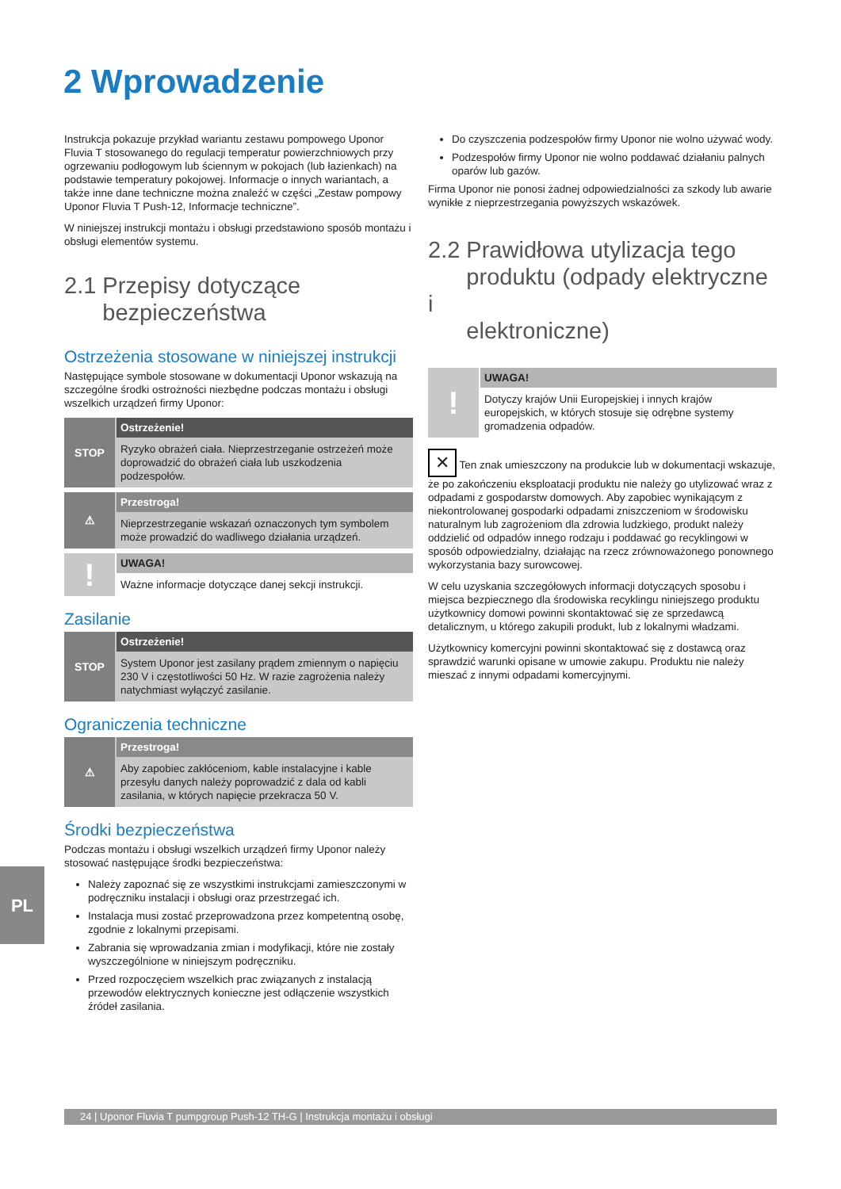2 Wprowadzenie
Instrukcja pokazuje przykład wariantu zestawu pompowego Uponor Fluvia T stosowanego do regulacji temperatur powierzchniowych przy ogrzewaniu podłogowym lub ściennym w pokojach (lub łazienkach) na podstawie temperatury pokojowej. Informacje o innych wariantach, a także inne dane techniczne można znaleźć w części „Zestaw pompowy Uponor Fluvia T Push-12, Informacje techniczne”.
W niniejszej instrukcji montażu i obsługi przedstawiono sposób montażu i obsługi elementów systemu.
2.1 Przepisy dotyczące
bezpieczeństwa
Ostrzeżenia stosowane w niniejszej instrukcji
Następujące symbole stosowane w dokumentacji Uponor wskazują na szczególne środki ostrożności niezbędne podczas montażu i obsługi wszelkich urządzeń firmy Uponor:
STOP
Ostrzeżenie!
Ryzyko obrażeń ciała. Nieprzestrzeganie ostrzeżeń może doprowadzić do obrażeń ciała lub uszkodzenia podzespołów.
⚠
Przestroga!
Nieprzestrzeganie wskazań oznaczonych tym symbolem może prowadzić do wadliwego działania urządzeń.
!
UWAGA!
Ważne informacje dotyczące danej sekcji instrukcji.
Zasilanie
STOP
Ostrzeżenie!
System Uponor jest zasilany prądem zmiennym o napięciu 230 V i częstotliwości 50 Hz. W razie zagrożenia należy natychmiast wyłączyć zasilanie.
Ograniczenia techniczne
⚠
Przestroga!
Aby zapobiec zakłóceniom, kable instalacyjne i kable przesyłu danych należy poprowadzić z dala od kabli zasilania, w których napięcie przekracza 50 V.
Środki bezpieczeństwa
Podczas montażu i obsługi wszelkich urządzeń firmy Uponor należy stosować następujące środki bezpieczeństwa:
Należy zapoznać się ze wszystkimi instrukcjami zamieszczonymi w podręczniku instalacji i obsługi oraz przestrzegać ich.
Instalacja musi zostać przeprowadzona przez kompetentną osobę, zgodnie z lokalnymi przepisami.
Zabrania się wprowadzania zmian i modyfikacji, które nie zostały wyszczególnione w niniejszym podręczniku.
Przed rozpoczęciem wszelkich prac związanych z instalacją przewodów elektrycznych konieczne jest odłączenie wszystkich źródeł zasilania.
Do czyszczenia podzespołów firmy Uponor nie wolno używać wody.
Podzespołów firmy Uponor nie wolno poddawać działaniu palnych oparów lub gazów.
Firma Uponor nie ponosi żadnej odpowiedzialności za szkody lub awarie wynikłe z nieprzestrzegania powyższych wskazówek.
2.2 Prawidłowa utylizacja tego
produktu (odpady elektryczne i
elektroniczne)
!
UWAGA!
Dotyczy krajów Unii Europejskiej i innych krajów europejskich, w których stosuje się odrębne systemy gromadzenia odpadów.
✕ Ten znak umieszczony na produkcie lub w dokumentacji wskazuje, że po zakończeniu eksploatacji produktu nie należy go utylizować wraz z odpadami z gospodarstw domowych. Aby zapobiec wynikającym z niekontrolowanej gospodarki odpadami zniszczeniom w środowisku naturalnym lub zagrożeniom dla zdrowia ludzkiego, produkt należy oddzielić od odpadów innego rodzaju i poddawać go recyklingowi w sposób odpowiedzialny, działając na rzecz zrównoważonego ponownego wykorzystania bazy surowcowej.
W celu uzyskania szczegółowych informacji dotyczących sposobu i miejsca bezpiecznego dla środowiska recyklingu niniejszego produktu użytkownicy domowi powinni skontaktować się ze sprzedawcą detalicznym, u którego zakupili produkt, lub z lokalnymi władzami.
Użytkownicy komercyjni powinni skontaktować się z dostawcą oraz sprawdzić warunki opisane w umowie zakupu. Produktu nie należy mieszać z innymi odpadami komercyjnymi.
PL
24 | Uponor Fluvia T pumpgroup Push-12 TH-G | Instrukcja montażu i obsługi